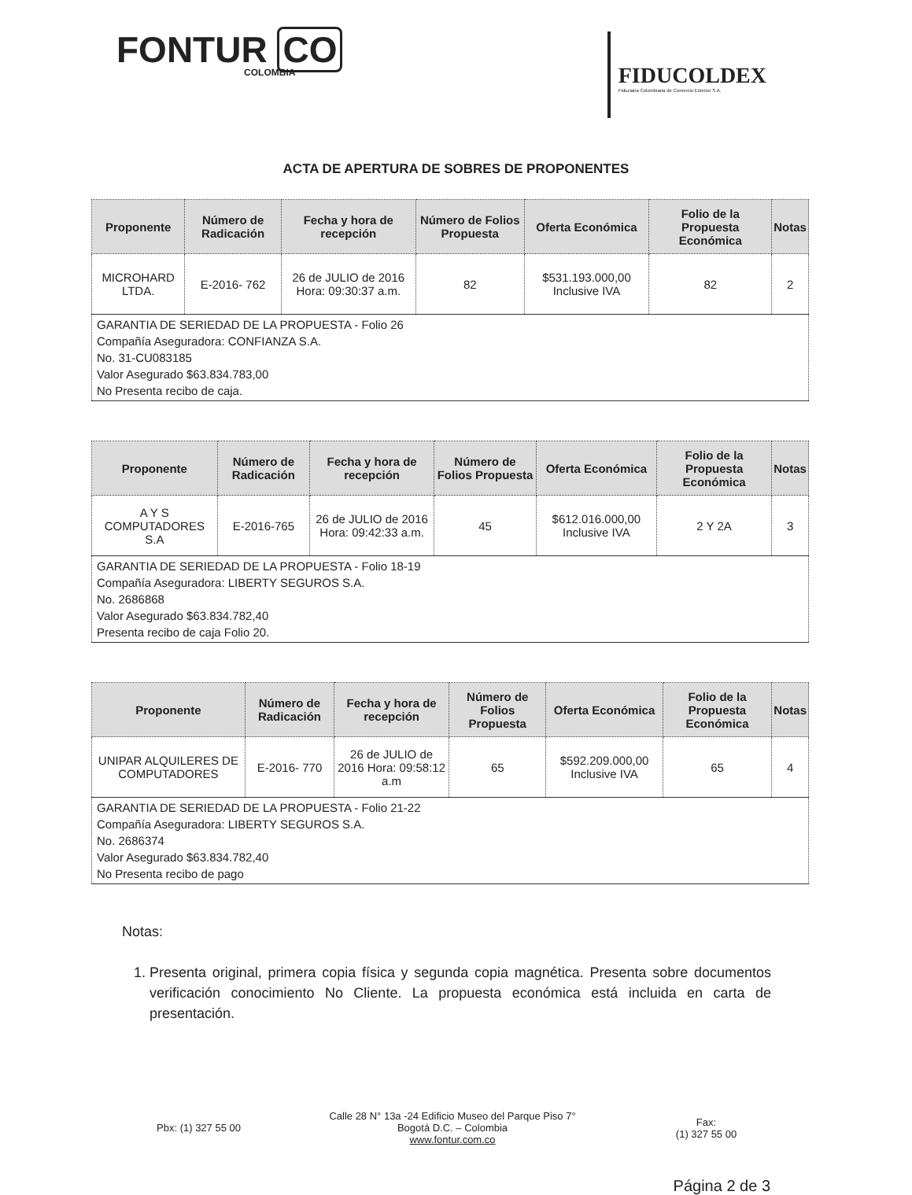FONTUR CO
COLOMBIA
FIDUCOLDEX
Fiduciaria Colombiana de Comercio Exterior S.A.
ACTA DE APERTURA DE SOBRES DE PROPONENTES
| Proponente | Número de Radicación | Fecha y hora de recepción | Número de Folios Propuesta | Oferta Económica | Folio de la Propuesta Económica | Notas |
| --- | --- | --- | --- | --- | --- | --- |
| MICROHARD LTDA. | E-2016- 762 | 26 de JULIO de 2016 Hora: 09:30:37 a.m. | 82 | $531.193.000,00 Inclusive IVA | 82 | 2 |
| GARANTIA DE SERIEDAD DE LA PROPUESTA - Folio 26 Compañía Aseguradora: CONFIANZA S.A. No. 31-CU083185 Valor Asegurado $63.834.783,00 No Presenta recibo de caja. | | | | | | |
| Proponente | Número de Radicación | Fecha y hora de recepción | Número de Folios Propuesta | Oferta Económica | Folio de la Propuesta Económica | Notas |
| --- | --- | --- | --- | --- | --- | --- |
| A Y S COMPUTADORES S.A | E-2016-765 | 26 de JULIO de 2016 Hora: 09:42:33 a.m. | 45 | $612.016.000,00 Inclusive IVA | 2 Y 2A | 3 |
| GARANTIA DE SERIEDAD DE LA PROPUESTA - Folio 18-19 Compañía Aseguradora: LIBERTY SEGUROS S.A. No. 2686868 Valor Asegurado $63.834.782,40 Presenta recibo de caja Folio 20. | | | | | | |
| Proponente | Número de Radicación | Fecha y hora de recepción | Número de Folios Propuesta | Oferta Económica | Folio de la Propuesta Económica | Notas |
| --- | --- | --- | --- | --- | --- | --- |
| UNIPAR ALQUILERES DE COMPUTADORES | E-2016- 770 | 26 de JULIO de 2016 Hora: 09:58:12 a.m | 65 | $592.209.000,00 Inclusive IVA | 65 | 4 |
| GARANTIA DE SERIEDAD DE LA PROPUESTA - Folio 21-22 Compañía Aseguradora: LIBERTY SEGUROS S.A. No. 2686374 Valor Asegurado $63.834.782,40 No Presenta recibo de pago | | | | | | |
Notas:
1. Presenta original, primera copia física y segunda copia magnética. Presenta sobre documentos verificación conocimiento No Cliente. La propuesta económica está incluida en carta de presentación.
Pbx: (1) 327 55 00
Calle 28 N° 13a -24 Edificio Museo del Parque Piso 7°
Bogotá D.C. – Colombia
www.fontur.com.co
Fax:
(1) 327 55 00
Página 2 de 3